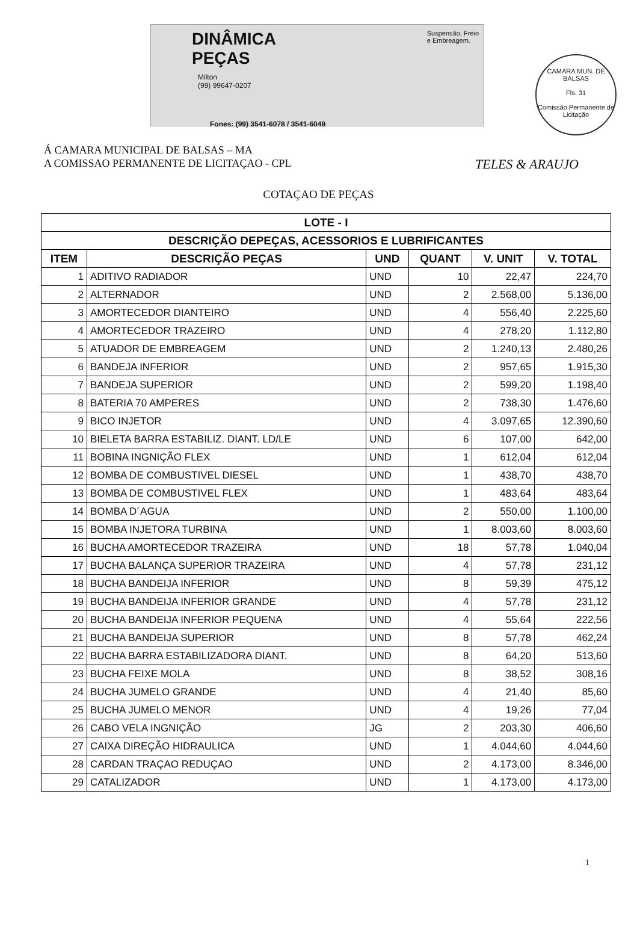Suspensão, Freio
e Embreagem.
DINÂMICA
PEÇAS
Milton
(99) 99647-0207
Fones: (99) 3541-6078 / 3541-6049
CAMARA MUN. DE BALSAS
Fls. 31
Comissão Permanente de Licitação
TELES & ARAUJO
Á CAMARA MUNICIPAL DE BALSAS – MA
A COMISSAO PERMANENTE DE LICITAÇAO - CPL
COTAÇAO DE PEÇAS
| LOTE - I | | | | | |
| --- | --- | --- | --- | --- | --- |
| DESCRIÇÃO DEPEÇAS, ACESSORIOS E LUBRIFICANTES | | | | | |
| ITEM | DESCRIÇÃO PEÇAS | UND | QUANT | V. UNIT | V. TOTAL |
| 1 | ADITIVO RADIADOR | UND | 10 | 22,47 | 224,70 |
| 2 | ALTERNADOR | UND | 2 | 2.568,00 | 5.136,00 |
| 3 | AMORTECEDOR DIANTEIRO | UND | 4 | 556,40 | 2.225,60 |
| 4 | AMORTECEDOR TRAZEIRO | UND | 4 | 278,20 | 1.112,80 |
| 5 | ATUADOR DE EMBREAGEM | UND | 2 | 1.240,13 | 2.480,26 |
| 6 | BANDEJA INFERIOR | UND | 2 | 957,65 | 1.915,30 |
| 7 | BANDEJA SUPERIOR | UND | 2 | 599,20 | 1.198,40 |
| 8 | BATERIA 70 AMPERES | UND | 2 | 738,30 | 1.476,60 |
| 9 | BICO INJETOR | UND | 4 | 3.097,65 | 12.390,60 |
| 10 | BIELETA BARRA ESTABILIZ. DIANT. LD/LE | UND | 6 | 107,00 | 642,00 |
| 11 | BOBINA INGNIÇÃO FLEX | UND | 1 | 612,04 | 612,04 |
| 12 | BOMBA DE COMBUSTIVEL DIESEL | UND | 1 | 438,70 | 438,70 |
| 13 | BOMBA DE COMBUSTIVEL FLEX | UND | 1 | 483,64 | 483,64 |
| 14 | BOMBA D´AGUA | UND | 2 | 550,00 | 1.100,00 |
| 15 | BOMBA INJETORA TURBINA | UND | 1 | 8.003,60 | 8.003,60 |
| 16 | BUCHA AMORTECEDOR TRAZEIRA | UND | 18 | 57,78 | 1.040,04 |
| 17 | BUCHA BALANÇA SUPERIOR TRAZEIRA | UND | 4 | 57,78 | 231,12 |
| 18 | BUCHA BANDEIJA INFERIOR | UND | 8 | 59,39 | 475,12 |
| 19 | BUCHA BANDEIJA INFERIOR GRANDE | UND | 4 | 57,78 | 231,12 |
| 20 | BUCHA BANDEIJA INFERIOR PEQUENA | UND | 4 | 55,64 | 222,56 |
| 21 | BUCHA BANDEIJA SUPERIOR | UND | 8 | 57,78 | 462,24 |
| 22 | BUCHA BARRA ESTABILIZADORA DIANT. | UND | 8 | 64,20 | 513,60 |
| 23 | BUCHA FEIXE MOLA | UND | 8 | 38,52 | 308,16 |
| 24 | BUCHA JUMELO GRANDE | UND | 4 | 21,40 | 85,60 |
| 25 | BUCHA JUMELO MENOR | UND | 4 | 19,26 | 77,04 |
| 26 | CABO VELA INGNIÇÃO | JG | 2 | 203,30 | 406,60 |
| 27 | CAIXA DIREÇÃO HIDRAULICA | UND | 1 | 4.044,60 | 4.044,60 |
| 28 | CARDAN TRAÇAO REDUÇAO | UND | 2 | 4.173,00 | 8.346,00 |
| 29 | CATALIZADOR | UND | 1 | 4.173,00 | 4.173,00 |
1